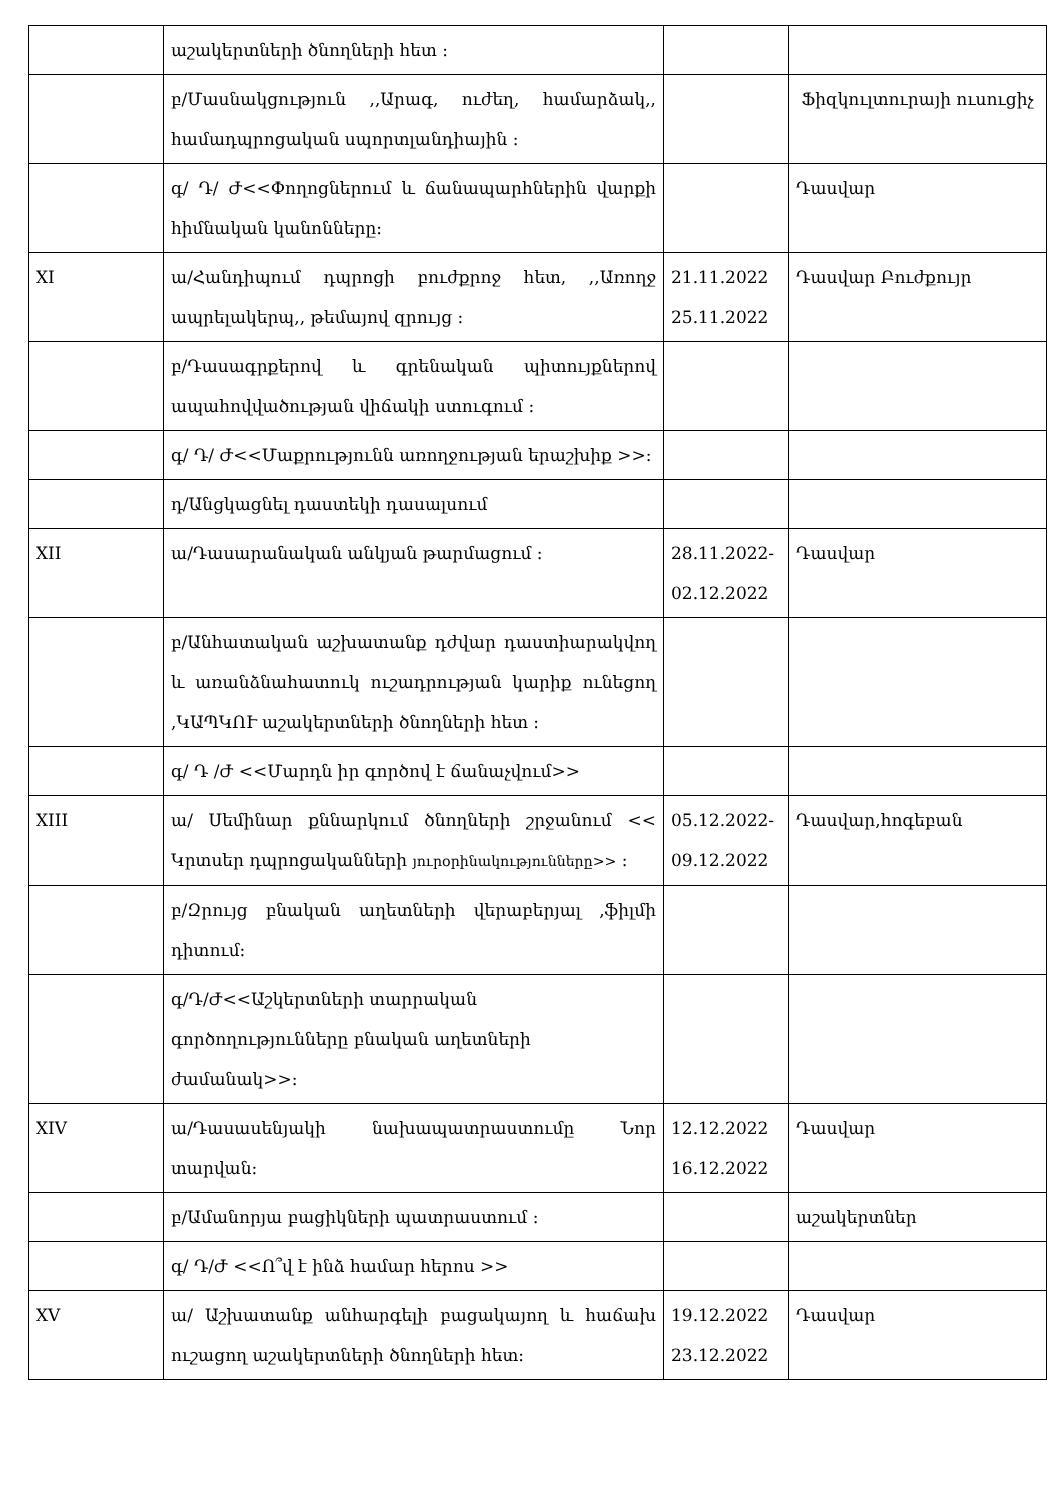| | աշակերտների ծնողների հետ ։ | | |
| | բ/Մասնակցություն ,,Արագ, ուժեղ, համարձակ,, համադպրոցական սպորտլանդիային ։ | | Ֆիզկուլտուրայի ուսուցիչ |
| | գ/ Դ/ Ժ<<Փողոցներում և ճանապարհներին վարքի հիմնական կանոնները։ | | Դասվար |
| XI | ա/Հանդիպում դպրոցի բուժքրոջ հետ, ,,Առողջ ապրելակերպ,, թեմայով զրույց ։ | 21.11.2022 25.11.2022 | Դասվար Բուժքույր |
| | բ/Դասագրքերով և գրենական պիտույքներով ապահովվածության վիճակի ստուգում ։ | | |
| | գ/ Դ/ Ժ<<Մաքրությունն առողջության երաշխիք >>: | | |
| | դ/Անցկացնել դաստեկի դասալսում | | |
| XII | ա/Դասարանական անկյան թարմացում ։ | 28.11.2022- 02.12.2022 | Դասվար |
| | բ/Անհատական աշխատանք դժվար դաստիարակվող և առանձնահատուկ ուշադրության կարիք ունեցող ,ԿԱՊԿՈՒ աշակերտների ծնողների հետ ։ | | |
| | գ/ Դ /Ժ <<Մարդն իր գործով է ճանաչվում>> | | |
| XIII | ա/ Սեմինար քննարկում ծնողների շրջանում << Կրտսեր դպրոցականների յուրօրինակությունները>> ։ | 05.12.2022- 09.12.2022 | Դասվար,հոգեբան |
| | բ/Զրույց բնական աղետների վերաբերյալ ,ֆիլմի դիտում։ | | |
| | գ/Դ/Ժ<<Աշկերտների տարրական գործողությունները բնական աղետների ժամանակ>>: | | |
| XIV | ա/Դասասենյակի նախապատրաստումը Նոր տարվան։ | 12.12.2022 16.12.2022 | Դասվար |
| | բ/Ամանորյա բացիկների պատրաստում ։ | | աշակերտներ |
| | գ/ Դ/Ժ <<Ո՞վ է ինձ համար հերոս >> | | |
| XV | ա/ Աշխատանք անհարգելի բացակայող և հաճախ ուշացող աշակերտների ծնողների հետ։ | 19.12.2022 23.12.2022 | Դասվար |